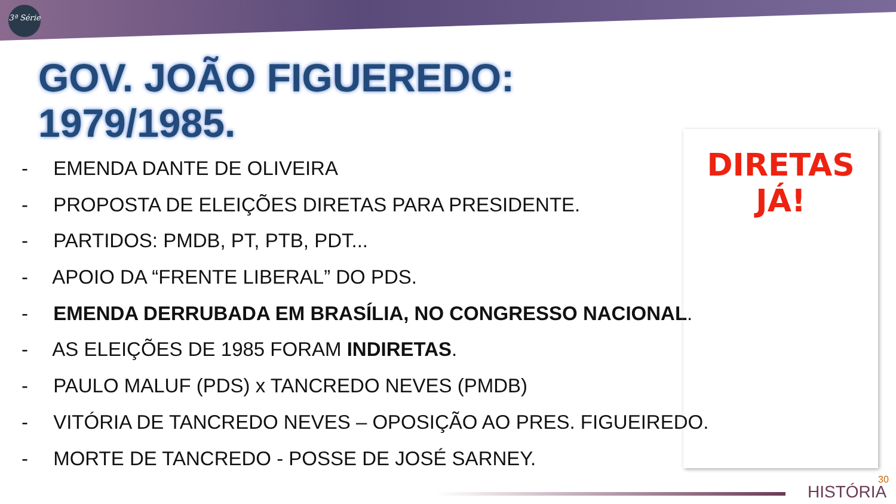3ª Série
GOV. JOÃO FIGUEREDO:
1979/1985.
- EMENDA DANTE DE OLIVEIRA
- PROPOSTA DE ELEIÇÕES DIRETAS PARA PRESIDENTE.
- PARTIDOS: PMDB, PT, PTB, PDT...
- APOIO DA “FRENTE LIBERAL” DO PDS.
- EMENDA DERRUBADA EM BRASÍLIA, NO CONGRESSO NACIONAL.
- AS ELEIÇÕES DE 1985 FORAM INDIRETAS.
- PAULO MALUF (PDS) x TANCREDO NEVES (PMDB)
- VITÓRIA DE TANCREDO NEVES – OPOSIÇÃO AO PRES. FIGUEIREDO.
- MORTE DE TANCREDO - POSSE DE JOSÉ SARNEY.
DIRETAS
JÁ!
HISTÓRIA
30